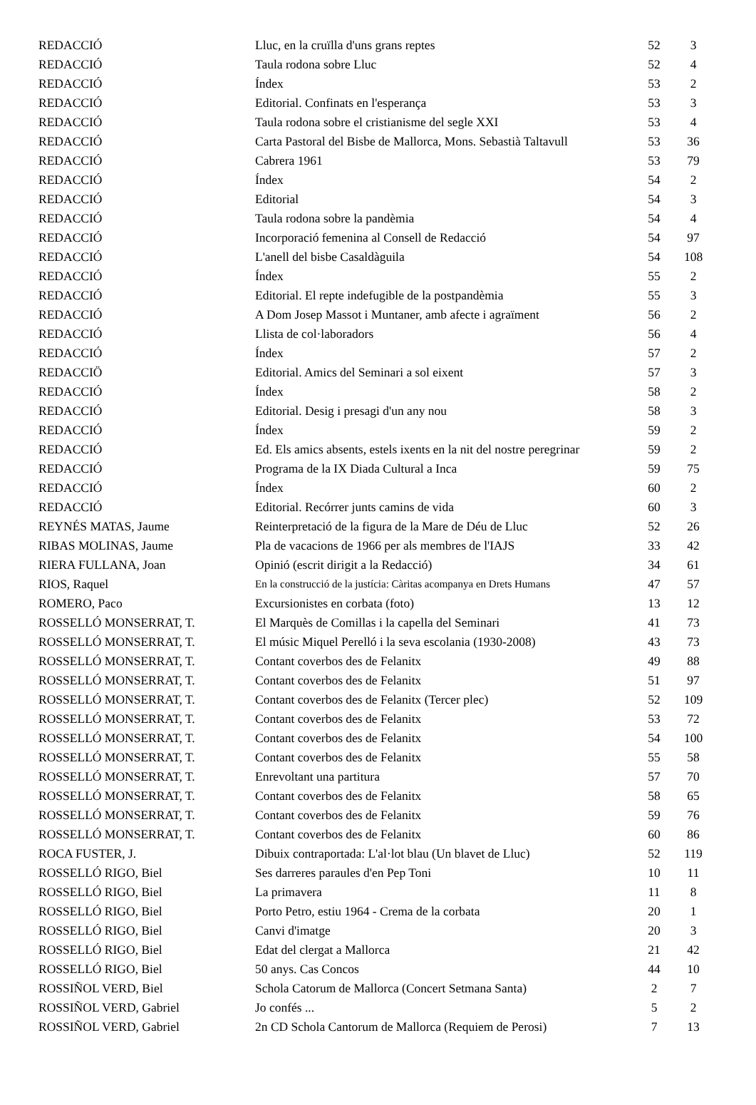| REDACCIÓ | Lluc, en la cruïlla d'uns grans reptes | 52 | 3 |
| REDACCIÓ | Taula rodona sobre Lluc | 52 | 4 |
| REDACCIÓ | Índex | 53 | 2 |
| REDACCIÓ | Editorial. Confinats en l'esperança | 53 | 3 |
| REDACCIÓ | Taula rodona sobre el cristianisme del segle XXI | 53 | 4 |
| REDACCIÓ | Carta Pastoral del Bisbe de Mallorca, Mons. Sebastià Taltavull | 53 | 36 |
| REDACCIÓ | Cabrera 1961 | 53 | 79 |
| REDACCIÓ | Índex | 54 | 2 |
| REDACCIÓ | Editorial | 54 | 3 |
| REDACCIÓ | Taula rodona sobre la pandèmia | 54 | 4 |
| REDACCIÓ | Incorporació femenina al Consell de Redacció | 54 | 97 |
| REDACCIÓ | L'anell del bisbe Casaldàguila | 54 | 108 |
| REDACCIÓ | Índex | 55 | 2 |
| REDACCIÓ | Editorial. El repte indefugible de la postpandèmia | 55 | 3 |
| REDACCIÓ | A Dom Josep Massot i Muntaner, amb afecte i agraïment | 56 | 2 |
| REDACCIÓ | Llista de col·laboradors | 56 | 4 |
| REDACCIÓ | Índex | 57 | 2 |
| REDACCIÖ | Editorial. Amics del Seminari a sol eixent | 57 | 3 |
| REDACCIÓ | Índex | 58 | 2 |
| REDACCIÓ | Editorial. Desig i presagi d'un any nou | 58 | 3 |
| REDACCIÓ | Índex | 59 | 2 |
| REDACCIÓ | Ed. Els amics absents, estels ixents en la nit del nostre peregrinar | 59 | 2 |
| REDACCIÓ | Programa de la IX Diada Cultural a Inca | 59 | 75 |
| REDACCIÓ | Índex | 60 | 2 |
| REDACCIÓ | Editorial. Recórrer junts camins de vida | 60 | 3 |
| REYNÉS MATAS, Jaume | Reinterpretació de la figura de la Mare de Déu de Lluc | 52 | 26 |
| RIBAS MOLINAS, Jaume | Pla de vacacions de 1966 per als membres de l'IAJS | 33 | 42 |
| RIERA FULLANA, Joan | Opinió (escrit dirigit a la Redacció) | 34 | 61 |
| RIOS, Raquel | En la construcció de la justícia: Càritas acompanya en Drets Humans | 47 | 57 |
| ROMERO, Paco | Excursionistes en corbata (foto) | 13 | 12 |
| ROSSELLÓ MONSERRAT, T. | El Marquès de Comillas i la capella del Seminari | 41 | 73 |
| ROSSELLÓ MONSERRAT, T. | El músic Miquel Perelló i la seva escolania (1930-2008) | 43 | 73 |
| ROSSELLÓ MONSERRAT, T. | Contant coverbos des de Felanitx | 49 | 88 |
| ROSSELLÓ MONSERRAT, T. | Contant coverbos des de Felanitx | 51 | 97 |
| ROSSELLÓ MONSERRAT, T. | Contant coverbos des de Felanitx (Tercer plec) | 52 | 109 |
| ROSSELLÓ MONSERRAT, T. | Contant coverbos des de Felanitx | 53 | 72 |
| ROSSELLÓ MONSERRAT, T. | Contant coverbos des de Felanitx | 54 | 100 |
| ROSSELLÓ MONSERRAT, T. | Contant coverbos des de Felanitx | 55 | 58 |
| ROSSELLÓ MONSERRAT, T. | Enrevoltant una partitura | 57 | 70 |
| ROSSELLÓ MONSERRAT, T. | Contant coverbos des de Felanitx | 58 | 65 |
| ROSSELLÓ MONSERRAT, T. | Contant coverbos des de Felanitx | 59 | 76 |
| ROSSELLÓ MONSERRAT, T. | Contant coverbos des de Felanitx | 60 | 86 |
| ROCA FUSTER, J. | Dibuix contraportada: L'al·lot blau (Un blavet de Lluc) | 52 | 119 |
| ROSSELLÓ RIGO, Biel | Ses darreres paraules d'en Pep Toni | 10 | 11 |
| ROSSELLÓ RIGO, Biel | La primavera | 11 | 8 |
| ROSSELLÓ RIGO, Biel | Porto Petro, estiu 1964 - Crema de la corbata | 20 | 1 |
| ROSSELLÓ RIGO, Biel | Canvi d'imatge | 20 | 3 |
| ROSSELLÓ RIGO, Biel | Edat del clergat a Mallorca | 21 | 42 |
| ROSSELLÓ RIGO, Biel | 50 anys. Cas Concos | 44 | 10 |
| ROSSIÑOL VERD, Biel | Schola Catorum de Mallorca (Concert Setmana Santa) | 2 | 7 |
| ROSSIÑOL VERD, Gabriel | Jo confés ... | 5 | 2 |
| ROSSIÑOL VERD, Gabriel | 2n CD Schola Cantorum de Mallorca (Requiem de Perosi) | 7 | 13 |